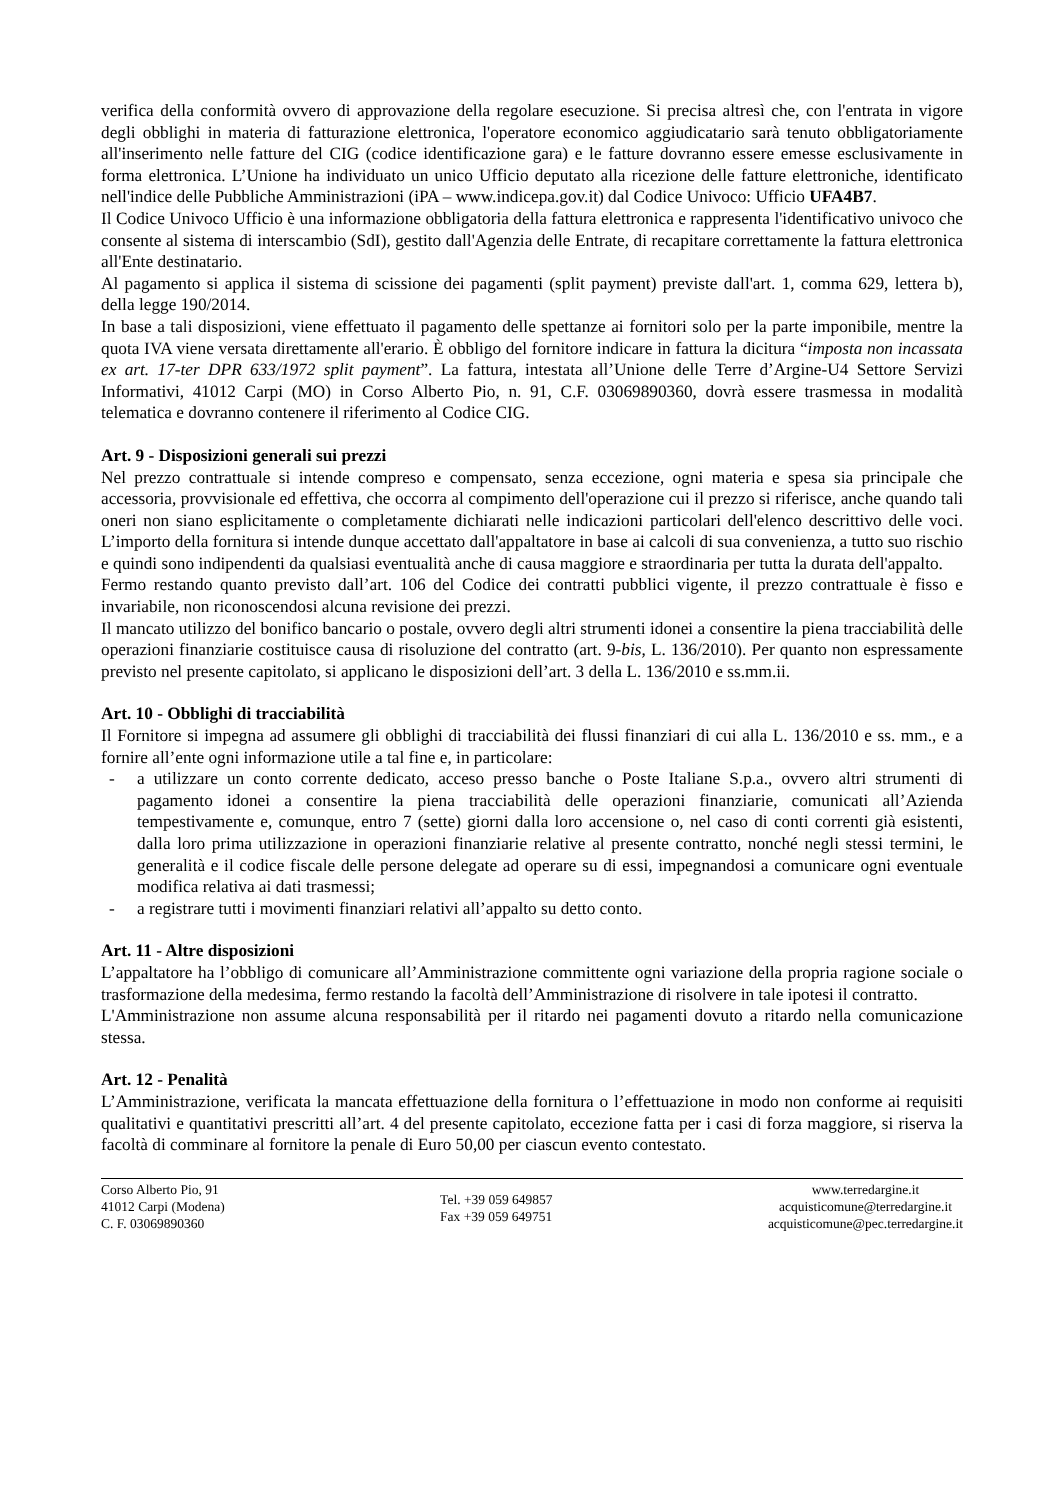verifica della conformità ovvero di approvazione della regolare esecuzione. Si precisa altresì che, con l'entrata in vigore degli obblighi in materia di fatturazione elettronica, l'operatore economico aggiudicatario sarà tenuto obbligatoriamente all'inserimento nelle fatture del CIG (codice identificazione gara) e le fatture dovranno essere emesse esclusivamente in forma elettronica. L’Unione ha individuato un unico Ufficio deputato alla ricezione delle fatture elettroniche, identificato nell'indice delle Pubbliche Amministrazioni (iPA – www.indicepa.gov.it) dal Codice Univoco: Ufficio UFA4B7.
Il Codice Univoco Ufficio è una informazione obbligatoria della fattura elettronica e rappresenta l'identificativo univoco che consente al sistema di interscambio (SdI), gestito dall'Agenzia delle Entrate, di recapitare correttamente la fattura elettronica all'Ente destinatario.
Al pagamento si applica il sistema di scissione dei pagamenti (split payment) previste dall'art. 1, comma 629, lettera b), della legge 190/2014.
In base a tali disposizioni, viene effettuato il pagamento delle spettanze ai fornitori solo per la parte imponibile, mentre la quota IVA viene versata direttamente all'erario. È obbligo del fornitore indicare in fattura la dicitura “imposta non incassata ex art. 17-ter DPR 633/1972 split payment”. La fattura, intestata all’Unione delle Terre d’Argine-U4 Settore Servizi Informativi, 41012 Carpi (MO) in Corso Alberto Pio, n. 91, C.F. 03069890360, dovrà essere trasmessa in modalità telematica e dovranno contenere il riferimento al Codice CIG.
Art. 9 - Disposizioni generali sui prezzi
Nel prezzo contrattuale si intende compreso e compensato, senza eccezione, ogni materia e spesa sia principale che accessoria, provvisionale ed effettiva, che occorra al compimento dell'operazione cui il prezzo si riferisce, anche quando tali oneri non siano esplicitamente o completamente dichiarati nelle indicazioni particolari dell'elenco descrittivo delle voci. L’importo della fornitura si intende dunque accettato dall'appaltatore in base ai calcoli di sua convenienza, a tutto suo rischio e quindi sono indipendenti da qualsiasi eventualità anche di causa maggiore e straordinaria per tutta la durata dell'appalto.
Fermo restando quanto previsto dall’art. 106 del Codice dei contratti pubblici vigente, il prezzo contrattuale è fisso e invariabile, non riconoscendosi alcuna revisione dei prezzi.
Il mancato utilizzo del bonifico bancario o postale, ovvero degli altri strumenti idonei a consentire la piena tracciabilità delle operazioni finanziarie costituisce causa di risoluzione del contratto (art. 9-bis, L. 136/2010). Per quanto non espressamente previsto nel presente capitolato, si applicano le disposizioni dell’art. 3 della L. 136/2010 e ss.mm.ii.
Art. 10 - Obblighi di tracciabilità
Il Fornitore si impegna ad assumere gli obblighi di tracciabilità dei flussi finanziari di cui alla L. 136/2010 e ss. mm., e a fornire all’ente ogni informazione utile a tal fine e, in particolare:
- a utilizzare un conto corrente dedicato, acceso presso banche o Poste Italiane S.p.a., ovvero altri strumenti di pagamento idonei a consentire la piena tracciabilità delle operazioni finanziarie, comunicati all’Azienda tempestivamente e, comunque, entro 7 (sette) giorni dalla loro accensione o, nel caso di conti correnti già esistenti, dalla loro prima utilizzazione in operazioni finanziarie relative al presente contratto, nonché negli stessi termini, le generalità e il codice fiscale delle persone delegate ad operare su di essi, impegnandosi a comunicare ogni eventuale modifica relativa ai dati trasmessi;
- a registrare tutti i movimenti finanziari relativi all’appalto su detto conto.
Art. 11 - Altre disposizioni
L’appaltatore ha l’obbligo di comunicare all’Amministrazione committente ogni variazione della propria ragione sociale o trasformazione della medesima, fermo restando la facoltà dell’Amministrazione di risolvere in tale ipotesi il contratto.
L'Amministrazione non assume alcuna responsabilità per il ritardo nei pagamenti dovuto a ritardo nella comunicazione stessa.
Art. 12 - Penalità
L’Amministrazione, verificata la mancata effettuazione della fornitura o l’effettuazione in modo non conforme ai requisiti qualitativi e quantitativi prescritti all’art. 4 del presente capitolato, eccezione fatta per i casi di forza maggiore, si riserva la facoltà di comminare al fornitore la penale di Euro 50,00 per ciascun evento contestato.
Corso Alberto Pio, 91
41012 Carpi (Modena)
C. F. 03069890360
Tel. +39 059 649857
Fax +39 059 649751
www.terredargine.it
acquisticomune@terredargine.it
acquisticomune@pec.terredargine.it